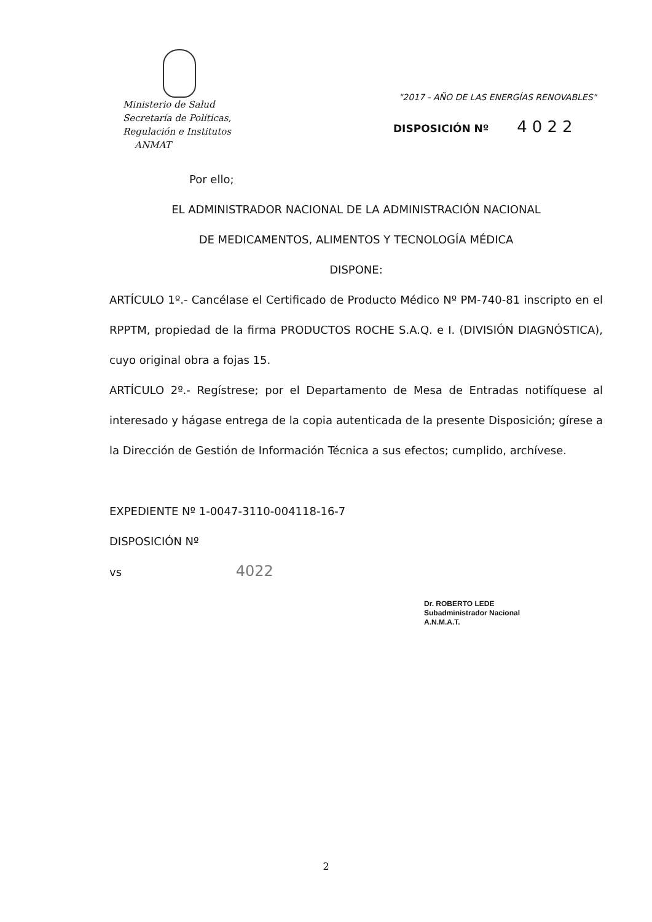Ministerio de Salud
Secretaría de Políticas,
Regulación e Institutos
ANMAT
"2017 - AÑO DE LAS ENERGÍAS RENOVABLES"
DISPOSICIÓN Nº 4022
Por ello;
EL ADMINISTRADOR NACIONAL DE LA ADMINISTRACIÓN NACIONAL
DE MEDICAMENTOS, ALIMENTOS Y TECNOLOGÍA MÉDICA
DISPONE:
ARTÍCULO 1º.- Cancélase el Certificado de Producto Médico Nº PM-740-81 inscripto en el RPPTM, propiedad de la firma PRODUCTOS ROCHE S.A.Q. e I. (DIVISIÓN DIAGNÓSTICA), cuyo original obra a fojas 15.
ARTÍCULO 2º.- Regístrese; por el Departamento de Mesa de Entradas notifíquese al interesado y hágase entrega de la copia autenticada de la presente Disposición; gírese a la Dirección de Gestión de Información Técnica a sus efectos; cumplido, archívese.
EXPEDIENTE Nº 1-0047-3110-004118-16-7
DISPOSICIÓN Nº
vs 4022
Dr. ROBERTO LEDE
Subadministrador Nacional
A.N.M.A.T.
2